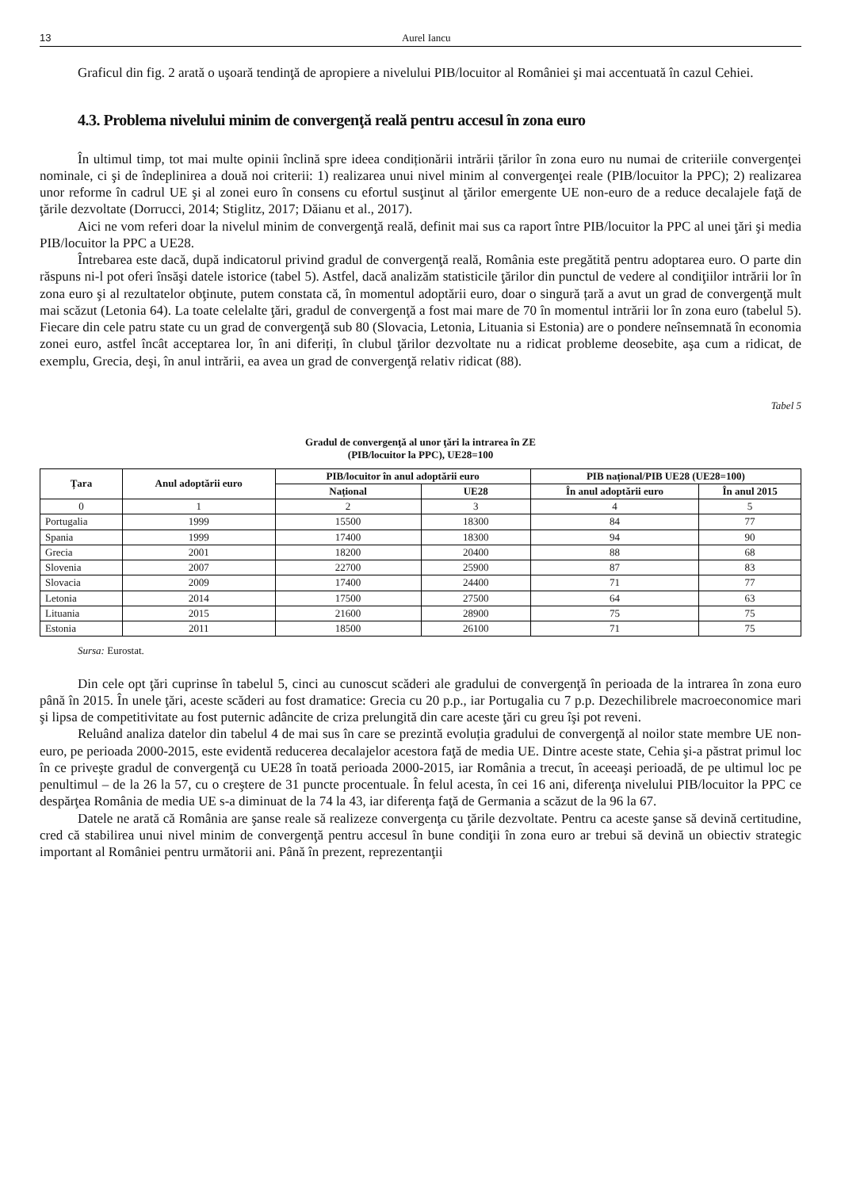13 Aurel Iancu
Graficul din fig. 2 arată o uşoară tendinţă de apropiere a nivelului PIB/locuitor al României şi mai accentuată în cazul Cehiei.
4.3. Problema nivelului minim de convergenţă reală pentru accesul în zona euro
În ultimul timp, tot mai multe opinii înclină spre ideea condiționării intrării țărilor în zona euro nu numai de criteriile convergenţei nominale, ci şi de îndeplinirea a două noi criterii: 1) realizarea unui nivel minim al convergenţei reale (PIB/locuitor la PPC); 2) realizarea unor reforme în cadrul UE şi al zonei euro în consens cu efortul susţinut al ţărilor emergente UE non-euro de a reduce decalajele faţă de ţările dezvoltate (Dorrucci, 2014; Stiglitz, 2017; Dăianu et al., 2017).
Aici ne vom referi doar la nivelul minim de convergenţă reală, definit mai sus ca raport între PIB/locuitor la PPC al unei ţări şi media PIB/locuitor la PPC a UE28.
Întrebarea este dacă, după indicatorul privind gradul de convergenţă reală, România este pregătită pentru adoptarea euro. O parte din răspuns ni-l pot oferi însăşi datele istorice (tabel 5). Astfel, dacă analizăm statisticile ţărilor din punctul de vedere al condiţiilor intrării lor în zona euro şi al rezultatelor obţinute, putem constata că, în momentul adoptării euro, doar o singură țară a avut un grad de convergenţă mult mai scăzut (Letonia 64). La toate celelalte ţări, gradul de convergenţă a fost mai mare de 70 în momentul intrării lor în zona euro (tabelul 5). Fiecare din cele patru state cu un grad de convergenţă sub 80 (Slovacia, Letonia, Lituania si Estonia) are o pondere neînsemnată în economia zonei euro, astfel încât acceptarea lor, în ani diferiți, în clubul ţărilor dezvoltate nu a ridicat probleme deosebite, aşa cum a ridicat, de exemplu, Grecia, deşi, în anul intrării, ea avea un grad de convergenţă relativ ridicat (88).
Tabel 5
Gradul de convergenţă al unor ţări la intrarea în ZE
(PIB/locuitor la PPC), UE28=100
| Țara | Anul adoptării euro | PIB/locuitor în anul adoptării euro | | PIB național/PIB UE28 (UE28=100) | |
| --- | --- | --- | --- | --- | --- |
| | | Național | UE28 | În anul adoptării euro | În anul 2015 |
| 0 | 1 | 2 | 3 | 4 | 5 |
| Portugalia | 1999 | 15500 | 18300 | 84 | 77 |
| Spania | 1999 | 17400 | 18300 | 94 | 90 |
| Grecia | 2001 | 18200 | 20400 | 88 | 68 |
| Slovenia | 2007 | 22700 | 25900 | 87 | 83 |
| Slovacia | 2009 | 17400 | 24400 | 71 | 77 |
| Letonia | 2014 | 17500 | 27500 | 64 | 63 |
| Lituania | 2015 | 21600 | 28900 | 75 | 75 |
| Estonia | 2011 | 18500 | 26100 | 71 | 75 |
Sursa: Eurostat.
Din cele opt ţări cuprinse în tabelul 5, cinci au cunoscut scăderi ale gradului de convergenţă în perioada de la intrarea în zona euro până în 2015. În unele ţări, aceste scăderi au fost dramatice: Grecia cu 20 p.p., iar Portugalia cu 7 p.p. Dezechilibrele macroeconomice mari şi lipsa de competitivitate au fost puternic adâncite de criza prelungită din care aceste ţări cu greu îşi pot reveni.
Reluând analiza datelor din tabelul 4 de mai sus în care se prezintă evoluția gradului de convergenţă al noilor state membre UE non-euro, pe perioada 2000-2015, este evidentă reducerea decalajelor acestora faţă de media UE. Dintre aceste state, Cehia şi-a păstrat primul loc în ce priveşte gradul de convergenţă cu UE28 în toată perioada 2000-2015, iar România a trecut, în aceeaşi perioadă, de pe ultimul loc pe penultimul – de la 26 la 57, cu o creştere de 31 puncte procentuale. În felul acesta, în cei 16 ani, diferenţa nivelului PIB/locuitor la PPC ce despărţea România de media UE s-a diminuat de la 74 la 43, iar diferenţa faţă de Germania a scăzut de la 96 la 67.
Datele ne arată că România are şanse reale să realizeze convergenţa cu ţările dezvoltate. Pentru ca aceste şanse să devină certitudine, cred că stabilirea unui nivel minim de convergenţă pentru accesul în bune condiţii în zona euro ar trebui să devină un obiectiv strategic important al României pentru următorii ani. Până în prezent, reprezentanţii